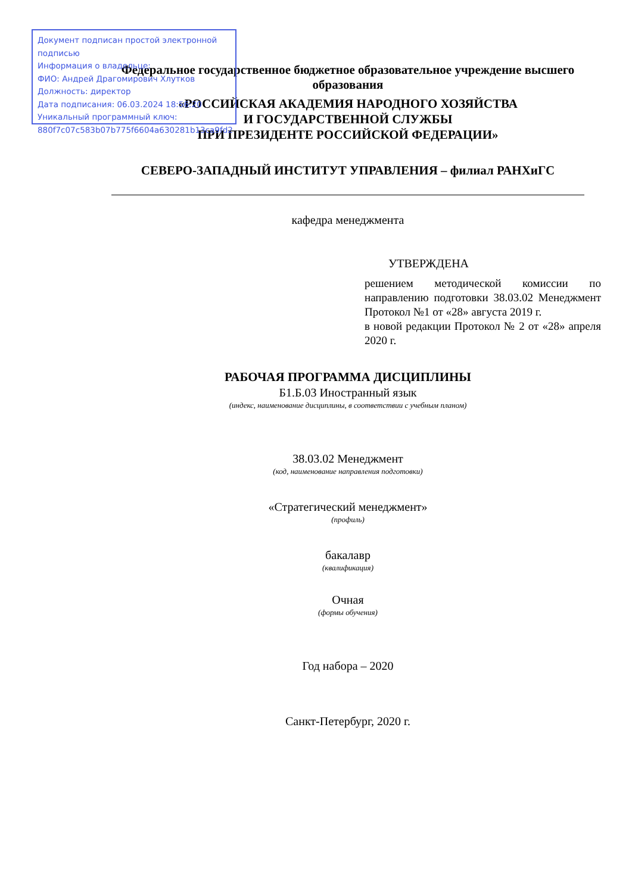Документ подписан простой электронной подписью
Информация о владельце:
ФИО: Андрей Драгомирович Хлутков
Должность: директор
Дата подписания: 06.03.2024 18:56:20
Уникальный программный ключ:
880f7c07c583b07b775f6604a630281b13ca9fd2
Федеральное государственное бюджетное образовательное учреждение высшего образования
«РОССИЙСКАЯ АКАДЕМИЯ НАРОДНОГО ХОЗЯЙСТВА
И ГОСУДАРСТВЕННОЙ СЛУЖБЫ
ПРИ ПРЕЗИДЕНТЕ РОССИЙСКОЙ ФЕДЕРАЦИИ»
СЕВЕРО-ЗАПАДНЫЙ ИНСТИТУТ УПРАВЛЕНИЯ – филиал РАНХиГС
кафедра менеджмента
УТВЕРЖДЕНА
решением методической комиссии по направлению подготовки 38.03.02 Менеджмент Протокол №1 от «28» августа 2019 г.
в новой редакции Протокол № 2 от «28» апреля 2020 г.
РАБОЧАЯ ПРОГРАММА ДИСЦИПЛИНЫ
Б1.Б.03 Иностранный язык
(индекс, наименование дисциплины, в соответствии с учебным планом)
38.03.02 Менеджмент
(код, наименование направления подготовки)
«Стратегический менеджмент»
(профиль)
бакалавр
(квалификация)
Очная
(формы обучения)
Год набора – 2020
Санкт-Петербург, 2020 г.